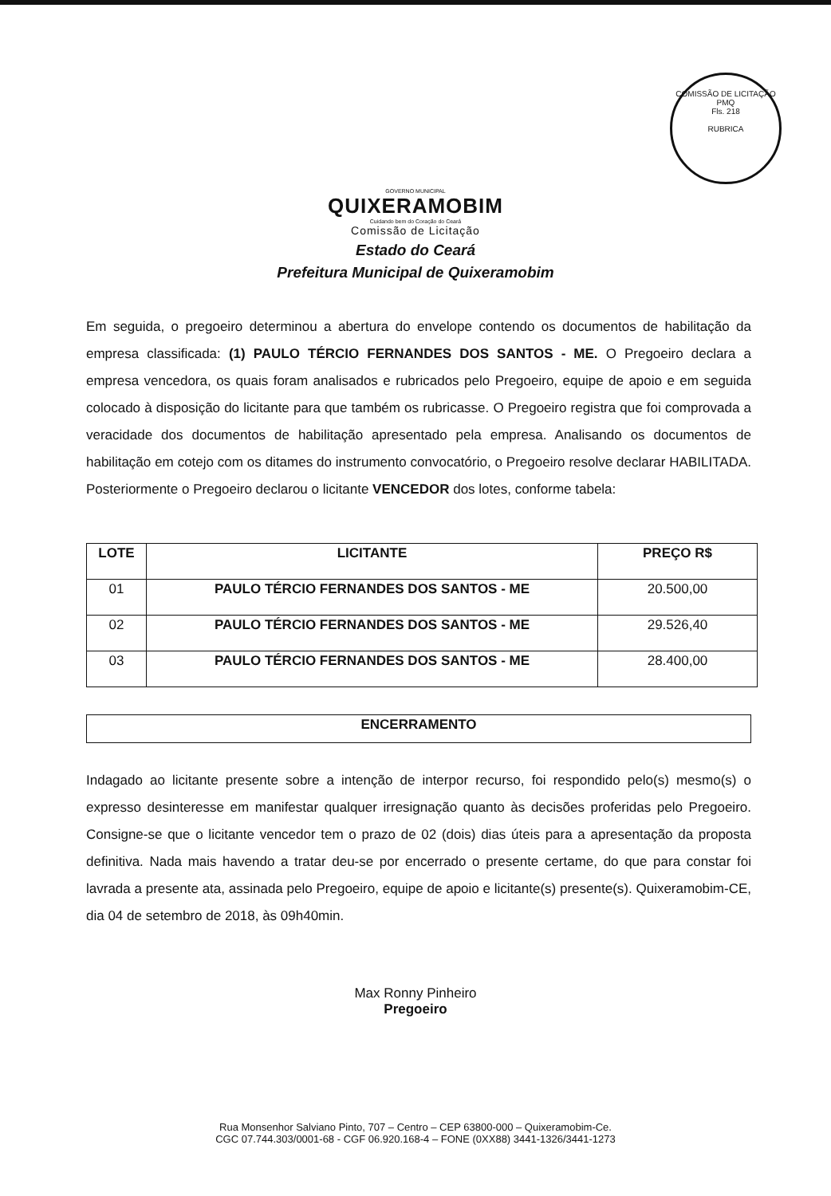COMISSÃO DE LICITAÇÃO
PMQ
Fls. 218
RUBRICA
GOVERNO MUNICIPAL
QUIXERAMOBIM
Cuidando bem do Coração do Ceará
Comissão de Licitação
Estado do Ceará
Prefeitura Municipal de Quixeramobim
Em seguida, o pregoeiro determinou a abertura do envelope contendo os documentos de habilitação da empresa classificada: (1) PAULO TÉRCIO FERNANDES DOS SANTOS - ME. O Pregoeiro declara a empresa vencedora, os quais foram analisados e rubricados pelo Pregoeiro, equipe de apoio e em seguida colocado à disposição do licitante para que também os rubricasse. O Pregoeiro registra que foi comprovada a veracidade dos documentos de habilitação apresentado pela empresa. Analisando os documentos de habilitação em cotejo com os ditames do instrumento convocatório, o Pregoeiro resolve declarar HABILITADA. Posteriormente o Pregoeiro declarou o licitante VENCEDOR dos lotes, conforme tabela:
| LOTE | LICITANTE | PREÇO R$ |
| --- | --- | --- |
| 01 | PAULO TÉRCIO FERNANDES DOS SANTOS - ME | 20.500,00 |
| 02 | PAULO TÉRCIO FERNANDES DOS SANTOS - ME | 29.526,40 |
| 03 | PAULO TÉRCIO FERNANDES DOS SANTOS - ME | 28.400,00 |
ENCERRAMENTO
Indagado ao licitante presente sobre a intenção de interpor recurso, foi respondido pelo(s) mesmo(s) o expresso desinteresse em manifestar qualquer irresignação quanto às decisões proferidas pelo Pregoeiro. Consigne-se que o licitante vencedor tem o prazo de 02 (dois) dias úteis para a apresentação da proposta definitiva. Nada mais havendo a tratar deu-se por encerrado o presente certame, do que para constar foi lavrada a presente ata, assinada pelo Pregoeiro, equipe de apoio e licitante(s) presente(s). Quixeramobim-CE, dia 04 de setembro de 2018, às 09h40min.
Max Ronny Pinheiro
Pregoeiro
Rua Monsenhor Salviano Pinto, 707 – Centro – CEP 63800-000 – Quixeramobim-Ce.
CGC 07.744.303/0001-68 - CGF 06.920.168-4 – FONE (0XX88) 3441-1326/3441-1273